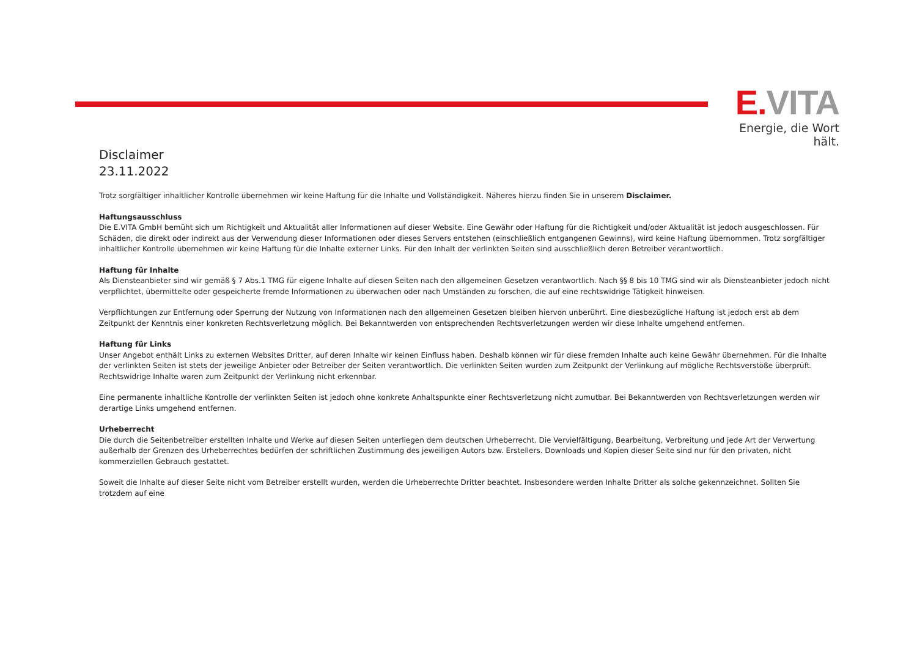E. VITA
Energie, die Wort hält.
Disclaimer
23.11.2022
Trotz sorgfältiger inhaltlicher Kontrolle übernehmen wir keine Haftung für die Inhalte und Vollständigkeit. Näheres hierzu finden Sie in unserem Disclaimer.
Haftungsausschluss
Die E.VITA GmbH bemüht sich um Richtigkeit und Aktualität aller Informationen auf dieser Website. Eine Gewähr oder Haftung für die Richtigkeit und/oder Aktualität ist jedoch ausgeschlossen. Für Schäden, die direkt oder indirekt aus der Verwendung dieser Informationen oder dieses Servers entstehen (einschließlich entgangenen Gewinns), wird keine Haftung übernommen. Trotz sorgfältiger inhaltlicher Kontrolle übernehmen wir keine Haftung für die Inhalte externer Links. Für den Inhalt der verlinkten Seiten sind ausschließlich deren Betreiber verantwortlich.
Haftung für Inhalte
Als Diensteanbieter sind wir gemäß § 7 Abs.1 TMG für eigene Inhalte auf diesen Seiten nach den allgemeinen Gesetzen verantwortlich. Nach §§ 8 bis 10 TMG sind wir als Diensteanbieter jedoch nicht verpflichtet, übermittelte oder gespeicherte fremde Informationen zu überwachen oder nach Umständen zu forschen, die auf eine rechtswidrige Tätigkeit hinweisen.
Verpflichtungen zur Entfernung oder Sperrung der Nutzung von Informationen nach den allgemeinen Gesetzen bleiben hiervon unberührt. Eine diesbezügliche Haftung ist jedoch erst ab dem Zeitpunkt der Kenntnis einer konkreten Rechtsverletzung möglich. Bei Bekanntwerden von entsprechenden Rechtsverletzungen werden wir diese Inhalte umgehend entfernen.
Haftung für Links
Unser Angebot enthält Links zu externen Websites Dritter, auf deren Inhalte wir keinen Einfluss haben. Deshalb können wir für diese fremden Inhalte auch keine Gewähr übernehmen. Für die Inhalte der verlinkten Seiten ist stets der jeweilige Anbieter oder Betreiber der Seiten verantwortlich. Die verlinkten Seiten wurden zum Zeitpunkt der Verlinkung auf mögliche Rechtsverstöße überprüft. Rechtswidrige Inhalte waren zum Zeitpunkt der Verlinkung nicht erkennbar.
Eine permanente inhaltliche Kontrolle der verlinkten Seiten ist jedoch ohne konkrete Anhaltspunkte einer Rechtsverletzung nicht zumutbar. Bei Bekanntwerden von Rechtsverletzungen werden wir derartige Links umgehend entfernen.
Urheberrecht
Die durch die Seitenbetreiber erstellten Inhalte und Werke auf diesen Seiten unterliegen dem deutschen Urheberrecht. Die Vervielfältigung, Bearbeitung, Verbreitung und jede Art der Verwertung außerhalb der Grenzen des Urheberrechtes bedürfen der schriftlichen Zustimmung des jeweiligen Autors bzw. Erstellers. Downloads und Kopien dieser Seite sind nur für den privaten, nicht kommerziellen Gebrauch gestattet.
Soweit die Inhalte auf dieser Seite nicht vom Betreiber erstellt wurden, werden die Urheberrechte Dritter beachtet. Insbesondere werden Inhalte Dritter als solche gekennzeichnet. Sollten Sie trotzdem auf eine